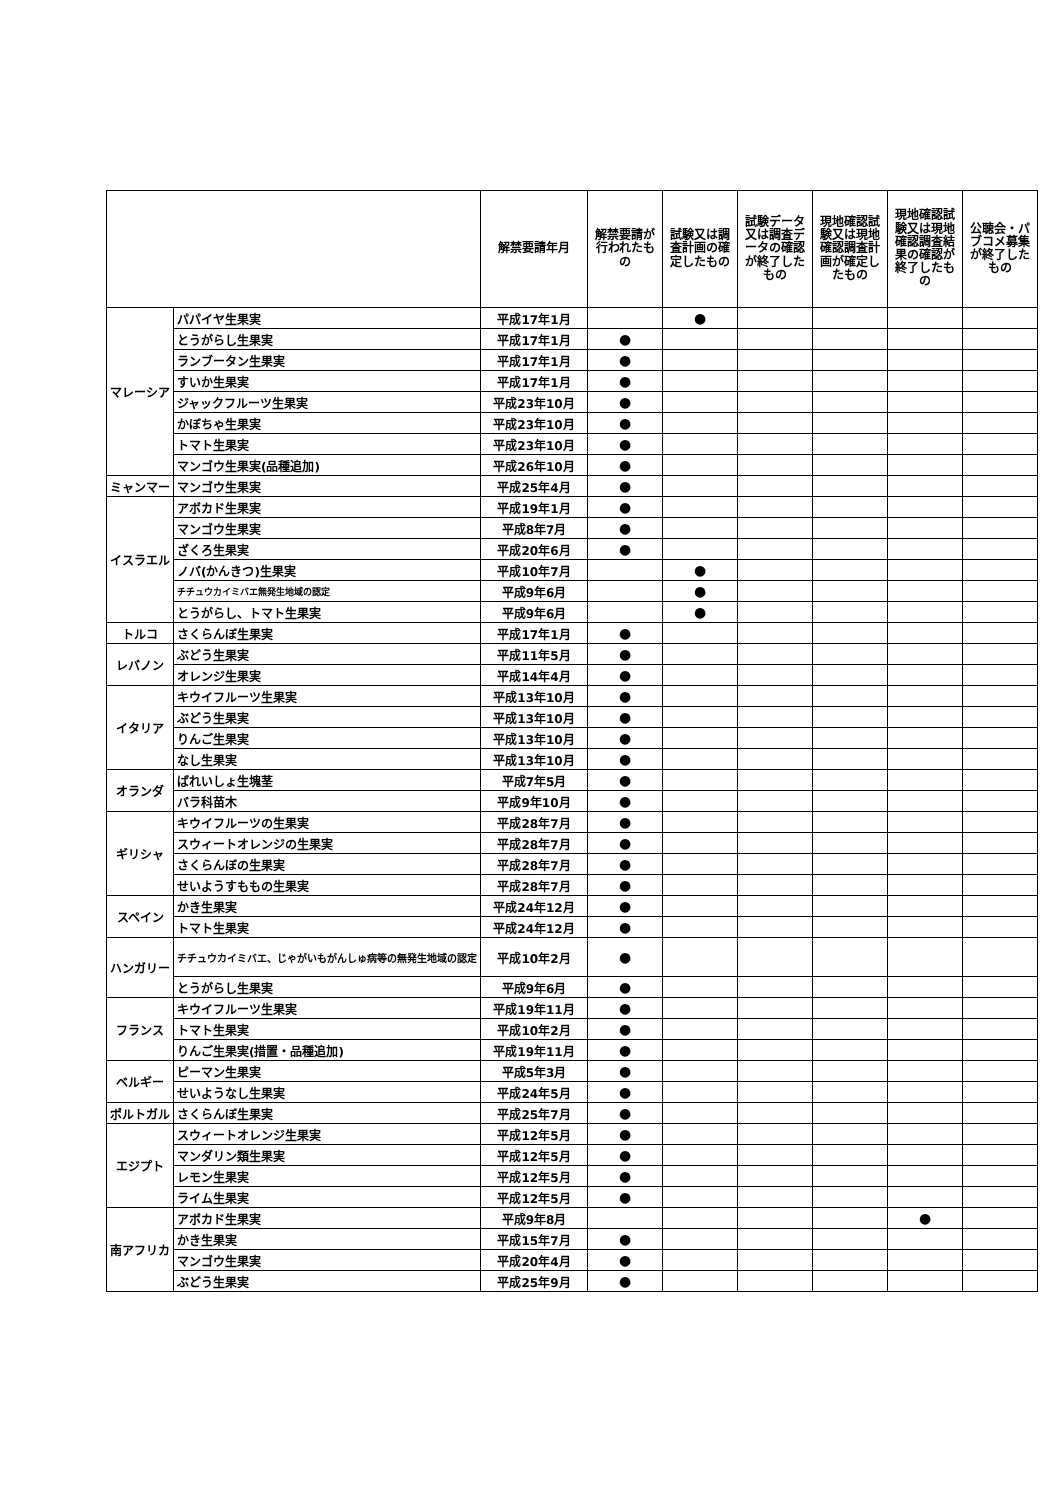| | | 解禁要請年月 | 解禁要請が行われたもの | 試験又は調査計画の確定したもの | 試験データ又は調査データの確認が終了したもの | 現地確認試験又は現地確認調査計画が確定したもの | 現地確認試験又は現地確認調査結果の確認が終了したもの | 公聴会・パブコメ募集が終了したもの |
| --- | --- | --- | --- | --- | --- | --- | --- | --- |
| マレーシア | パパイヤ生果実 | 平成17年1月 | | ● | | | | |
| | とうがらし生果実 | 平成17年1月 | ● | | | | | |
| | ランブータン生果実 | 平成17年1月 | ● | | | | | |
| | すいか生果実 | 平成17年1月 | ● | | | | | |
| | ジャックフルーツ生果実 | 平成23年10月 | ● | | | | | |
| | かぼちゃ生果実 | 平成23年10月 | ● | | | | | |
| | トマト生果実 | 平成23年10月 | ● | | | | | |
| | マンゴウ生果実(品種追加) | 平成26年10月 | ● | | | | | |
| ミャンマー | マンゴウ生果実 | 平成25年4月 | ● | | | | | |
| イスラエル | アボカド生果実 | 平成19年1月 | ● | | | | | |
| | マンゴウ生果実 | 平成8年7月 | ● | | | | | |
| | ざくろ生果実 | 平成20年6月 | ● | | | | | |
| | ノバ(かんきつ)生果実 | 平成10年7月 | | ● | | | | |
| | チチュウカイミバエ無発生地域の認定 | 平成9年6月 | | ● | | | | |
| | とうがらし、トマト生果実 | 平成9年6月 | | ● | | | | |
| トルコ | さくらんぼ生果実 | 平成17年1月 | ● | | | | | |
| レバノン | ぶどう生果実 | 平成11年5月 | ● | | | | | |
| | オレンジ生果実 | 平成14年4月 | ● | | | | | |
| イタリア | キウイフルーツ生果実 | 平成13年10月 | ● | | | | | |
| | ぶどう生果実 | 平成13年10月 | ● | | | | | |
| | りんご生果実 | 平成13年10月 | ● | | | | | |
| | なし生果実 | 平成13年10月 | ● | | | | | |
| オランダ | ばれいしょ生塊茎 | 平成7年5月 | ● | | | | | |
| | バラ科苗木 | 平成9年10月 | ● | | | | | |
| ギリシャ | キウイフルーツの生果実 | 平成28年7月 | ● | | | | | |
| | スウィートオレンジの生果実 | 平成28年7月 | ● | | | | | |
| | さくらんぼの生果実 | 平成28年7月 | ● | | | | | |
| | せいようすももの生果実 | 平成28年7月 | ● | | | | | |
| スペイン | かき生果実 | 平成24年12月 | ● | | | | | |
| | トマト生果実 | 平成24年12月 | ● | | | | | |
| ハンガリー | チチュウカイミバエ、じゃがいもがんしゅ病等の無発生地域の認定 | 平成10年2月 | ● | | | | | |
| | とうがらし生果実 | 平成9年6月 | ● | | | | | |
| フランス | キウイフルーツ生果実 | 平成19年11月 | ● | | | | | |
| | トマト生果実 | 平成10年2月 | ● | | | | | |
| | りんご生果実(措置・品種追加) | 平成19年11月 | ● | | | | | |
| ベルギー | ピーマン生果実 | 平成5年3月 | ● | | | | | |
| | せいようなし生果実 | 平成24年5月 | ● | | | | | |
| ポルトガル | さくらんぼ生果実 | 平成25年7月 | ● | | | | | |
| エジプト | スウィートオレンジ生果実 | 平成12年5月 | ● | | | | | |
| | マンダリン類生果実 | 平成12年5月 | ● | | | | | |
| | レモン生果実 | 平成12年5月 | ● | | | | | |
| | ライム生果実 | 平成12年5月 | ● | | | | | |
| 南アフリカ | アボカド生果実 | 平成9年8月 | | | | | ● | |
| | かき生果実 | 平成15年7月 | ● | | | | | |
| | マンゴウ生果実 | 平成20年4月 | ● | | | | | |
| | ぶどう生果実 | 平成25年9月 | ● | | | | | |